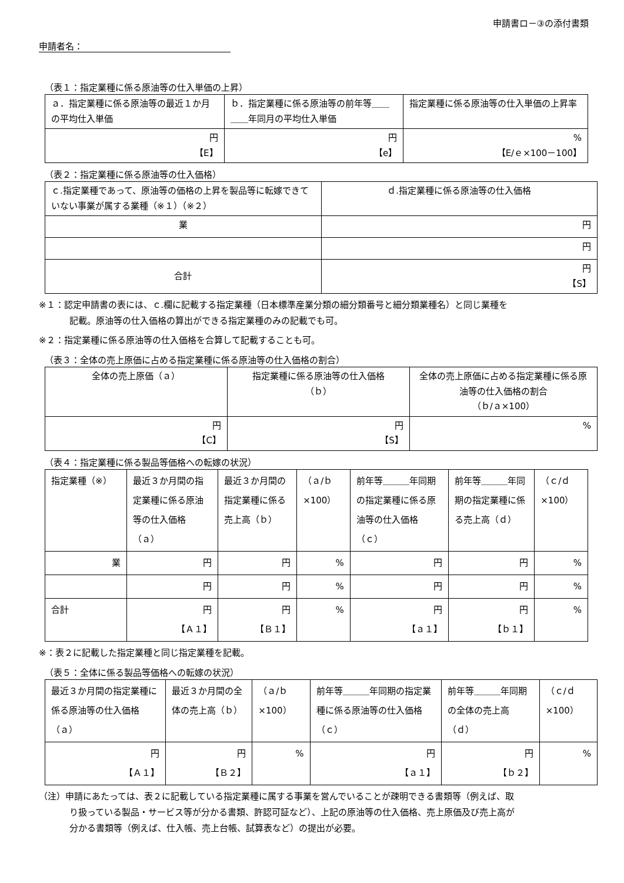申請書ロ－③の添付書類
申請者名：
（表１：指定業種に係る原油等の仕入単価の上昇）
| ａ．指定業種に係る原油等の最近１か月の平均仕入単価 | ｂ．指定業種に係る原油等の前年等＿＿＿＿年同月の平均仕入単価 | 指定業種に係る原油等の仕入単価の上昇率 |
| 円 【E】 | 円 【e】 | % 【E/ｅ×100－100】 |
（表２：指定業種に係る原油等の仕入価格）
| ｃ.指定業種であって、原油等の価格の上昇を製品等に転嫁できていない事業が属する業種（※１）（※２） | ｄ.指定業種に係る原油等の仕入価格 |
| 業 | 円 |
| | 円 |
| 合計 | 円 【S】 |
※１：認定申請書の表には、ｃ.欄に記載する指定業種（日本標準産業分類の細分類番号と細分類業種名）と同じ業種を
記載。原油等の仕入価格の算出ができる指定業種のみの記載でも可。
※２：指定業種に係る原油等の仕入価格を合算して記載することも可。
（表３：全体の売上原価に占める指定業種に係る原油等の仕入価格の割合）
| 全体の売上原価（ａ） | 指定業種に係る原油等の仕入価格 （ｂ） | 全体の売上原価に占める指定業種に係る原油等の仕入価格の割合 （ｂ/ａ×100） |
| 円 【C】 | 円 【S】 | % |
（表４：指定業種に係る製品等価格への転嫁の状況）
| 指定業種（※） | 最近３か月間の指定業種に係る原油等の仕入価格（ａ） | 最近３か月間の指定業種に係る売上高（ｂ） | （ａ/ｂ×100） | 前年等＿＿＿年同期の指定業種に係る原油等の仕入価格（ｃ） | 前年等＿＿＿年同期の指定業種に係る売上高（ｄ） | （ｃ/ｄ×100） |
| 業 | 円 | 円 | % | 円 | 円 | % |
| | 円 | 円 | % | 円 | 円 | % |
| 合計 | 円 【Ａ１】 | 円 【Ｂ１】 | % | 円 【ａ１】 | 円 【ｂ１】 | % |
※：表２に記載した指定業種と同じ指定業種を記載。
（表５：全体に係る製品等価格への転嫁の状況）
| 最近３か月間の指定業種に係る原油等の仕入価格（ａ） | 最近３か月間の全体の売上高（ｂ） | （ａ/ｂ×100） | 前年等＿＿＿年同期の指定業種に係る原油等の仕入価格（ｃ） | 前年等＿＿＿年同期の全体の売上高（ｄ） | （ｃ/ｄ×100） |
| 円 【Ａ１】 | 円 【Ｂ２】 | % | 円 【ａ１】 | 円 【ｂ２】 | % |
（注）申請にあたっては、表２に記載している指定業種に属する事業を営んでいることが疎明できる書類等（例えば、取
り扱っている製品・サービス等が分かる書類、許認可証など）、上記の原油等の仕入価格、売上原価及び売上高が
分かる書類等（例えば、仕入帳、売上台帳、試算表など）の提出が必要。